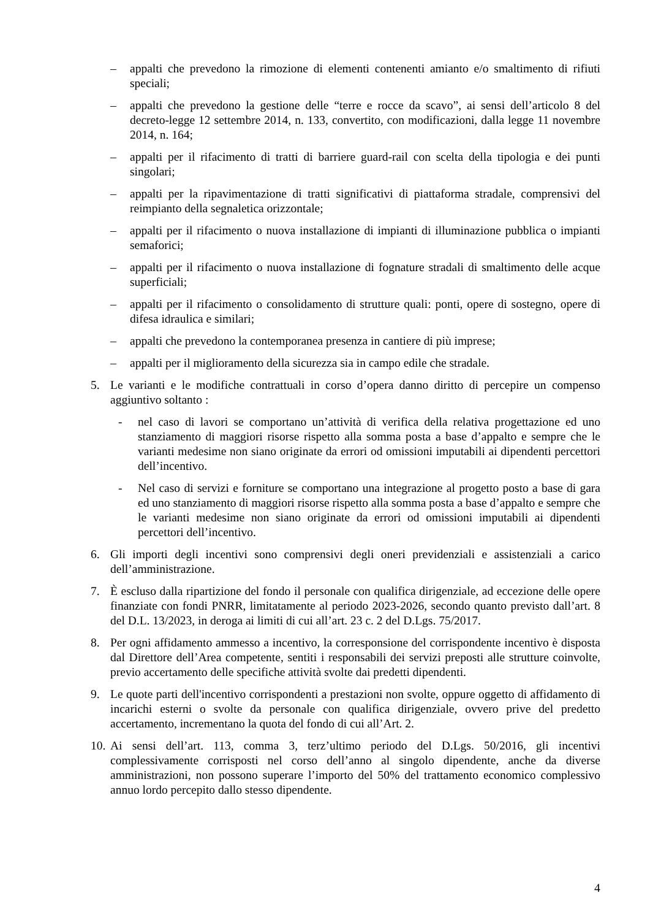– appalti che prevedono la rimozione di elementi contenenti amianto e/o smaltimento di rifiuti speciali;
– appalti che prevedono la gestione delle “terre e rocce da scavo”, ai sensi dell’articolo 8 del decreto-legge 12 settembre 2014, n. 133, convertito, con modificazioni, dalla legge 11 novembre 2014, n. 164;
– appalti per il rifacimento di tratti di barriere guard-rail con scelta della tipologia e dei punti singolari;
– appalti per la ripavimentazione di tratti significativi di piattaforma stradale, comprensivi del reimpianto della segnaletica orizzontale;
– appalti per il rifacimento o nuova installazione di impianti di illuminazione pubblica o impianti semaforici;
– appalti per il rifacimento o nuova installazione di fognature stradali di smaltimento delle acque superficiali;
– appalti per il rifacimento o consolidamento di strutture quali: ponti, opere di sostegno, opere di difesa idraulica e similari;
– appalti che prevedono la contemporanea presenza in cantiere di più imprese;
– appalti per il miglioramento della sicurezza sia in campo edile che stradale.
5. Le varianti e le modifiche contrattuali in corso d’opera danno diritto di percepire un compenso aggiuntivo soltanto :
- nel caso di lavori se comportano un’attività di verifica della relativa progettazione ed uno stanziamento di maggiori risorse rispetto alla somma posta a base d’appalto e sempre che le varianti medesime non siano originate da errori od omissioni imputabili ai dipendenti percettori dell’incentivo.
- Nel caso di servizi e forniture se comportano una integrazione al progetto posto a base di gara ed uno stanziamento di maggiori risorse rispetto alla somma posta a base d’appalto e sempre che le varianti medesime non siano originate da errori od omissioni imputabili ai dipendenti percettori dell’incentivo.
6. Gli importi degli incentivi sono comprensivi degli oneri previdenziali e assistenziali a carico dell’amministrazione.
7. È escluso dalla ripartizione del fondo il personale con qualifica dirigenziale, ad eccezione delle opere finanziate con fondi PNRR, limitatamente al periodo 2023-2026, secondo quanto previsto dall’art. 8 del D.L. 13/2023, in deroga ai limiti di cui all’art. 23 c. 2 del D.Lgs. 75/2017.
8. Per ogni affidamento ammesso a incentivo, la corresponsione del corrispondente incentivo è disposta dal Direttore dell’Area competente, sentiti i responsabili dei servizi preposti alle strutture coinvolte, previo accertamento delle specifiche attività svolte dai predetti dipendenti.
9. Le quote parti dell'incentivo corrispondenti a prestazioni non svolte, oppure oggetto di affidamento di incarichi esterni o svolte da personale con qualifica dirigenziale, ovvero prive del predetto accertamento, incrementano la quota del fondo di cui all’Art. 2.
10. Ai sensi dell’art. 113, comma 3, terz’ultimo periodo del D.Lgs. 50/2016, gli incentivi complessivamente corrisposti nel corso dell’anno al singolo dipendente, anche da diverse amministrazioni, non possono superare l’importo del 50% del trattamento economico complessivo annuo lordo percepito dallo stesso dipendente.
4